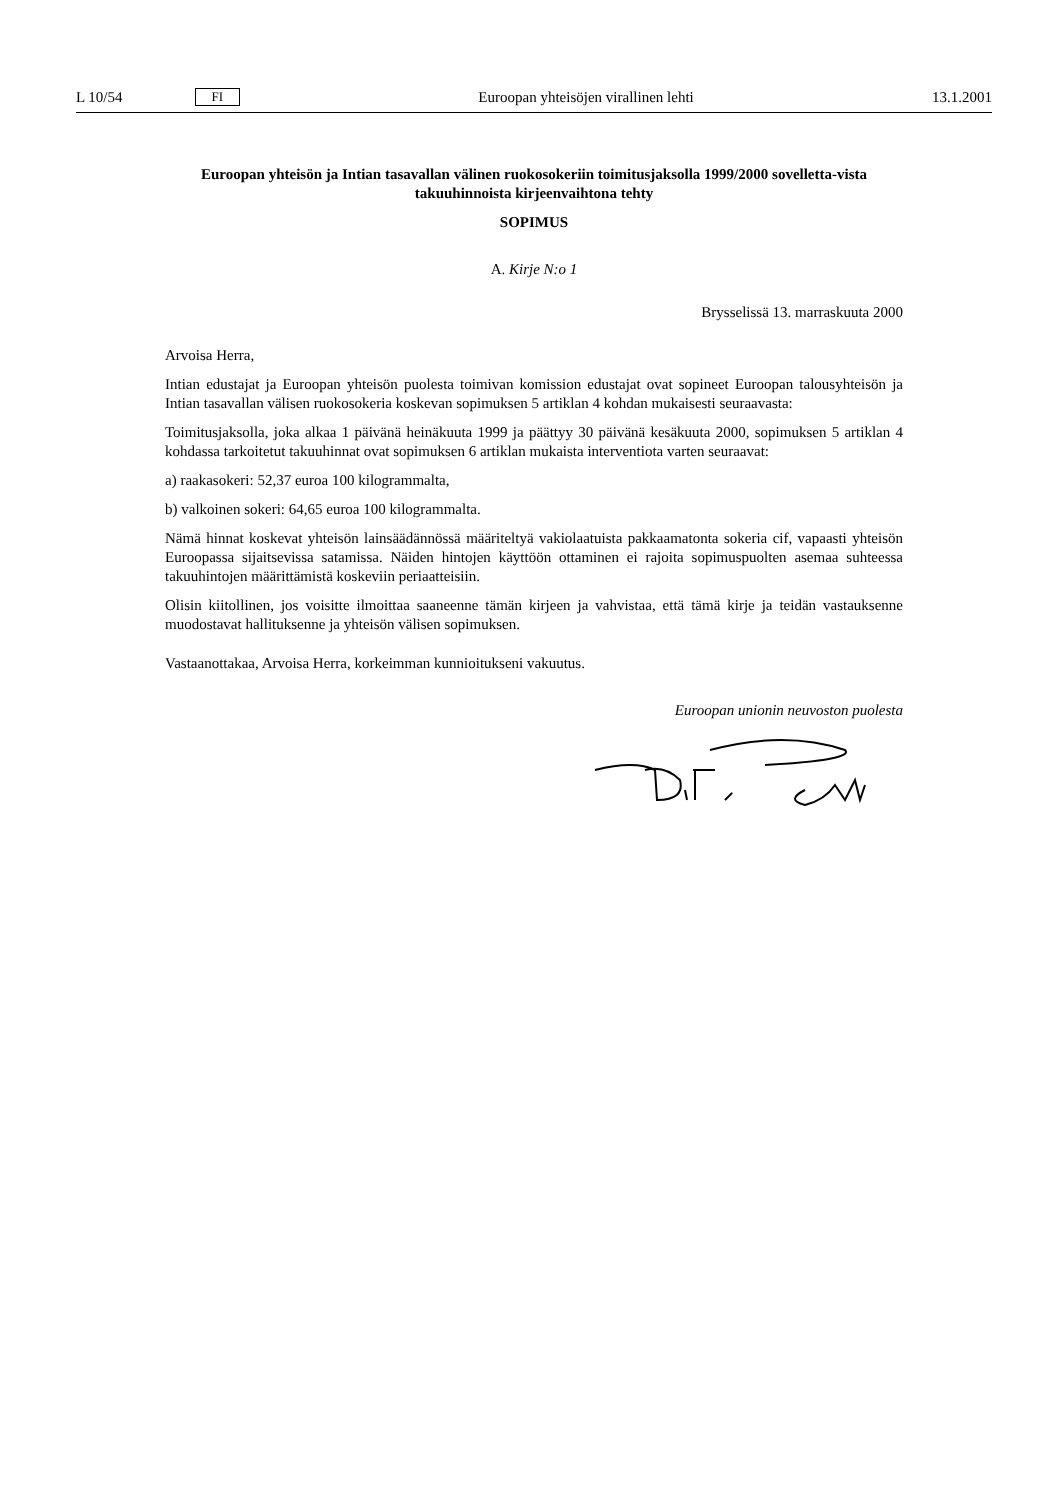L 10/54 FI Euroopan yhteisöjen virallinen lehti 13.1.2001
Euroopan yhteisön ja Intian tasavallan välinen ruokosokeriin toimitusjaksolla 1999/2000 sovelletta-vista takuuhinnoista kirjeenvaihtona tehty
SOPIMUS
A. Kirje N:o 1
Brysselissä 13. marraskuuta 2000
Arvoisa Herra,
Intian edustajat ja Euroopan yhteisön puolesta toimivan komission edustajat ovat sopineet Euroopan talousyhteisön ja Intian tasavallan välisen ruokosokeria koskevan sopimuksen 5 artiklan 4 kohdan mukaisesti seuraavasta:
Toimitusjaksolla, joka alkaa 1 päivänä heinäkuuta 1999 ja päättyy 30 päivänä kesäkuuta 2000, sopimuksen 5 artiklan 4 kohdassa tarkoitetut takuuhinnat ovat sopimuksen 6 artiklan mukaista interventiota varten seuraavat:
a) raakasokeri: 52,37 euroa 100 kilogrammalta,
b) valkoinen sokeri: 64,65 euroa 100 kilogrammalta.
Nämä hinnat koskevat yhteisön lainsäädännössä määriteltyä vakiolaatuista pakkaamatonta sokeria cif, vapaasti yhteisön Euroopassa sijaitsevissa satamissa. Näiden hintojen käyttöön ottaminen ei rajoita sopimuspuolten asemaa suhteessa takuuhintojen määrittämistä koskeviin periaatteisiin.
Olisin kiitollinen, jos voisitte ilmoittaa saaneenne tämän kirjeen ja vahvistaa, että tämä kirje ja teidän vastauksenne muodostavat hallituksenne ja yhteisön välisen sopimuksen.
Vastaanottakaa, Arvoisa Herra, korkeimman kunnioitukseni vakuutus.
Euroopan unionin neuvoston puolesta